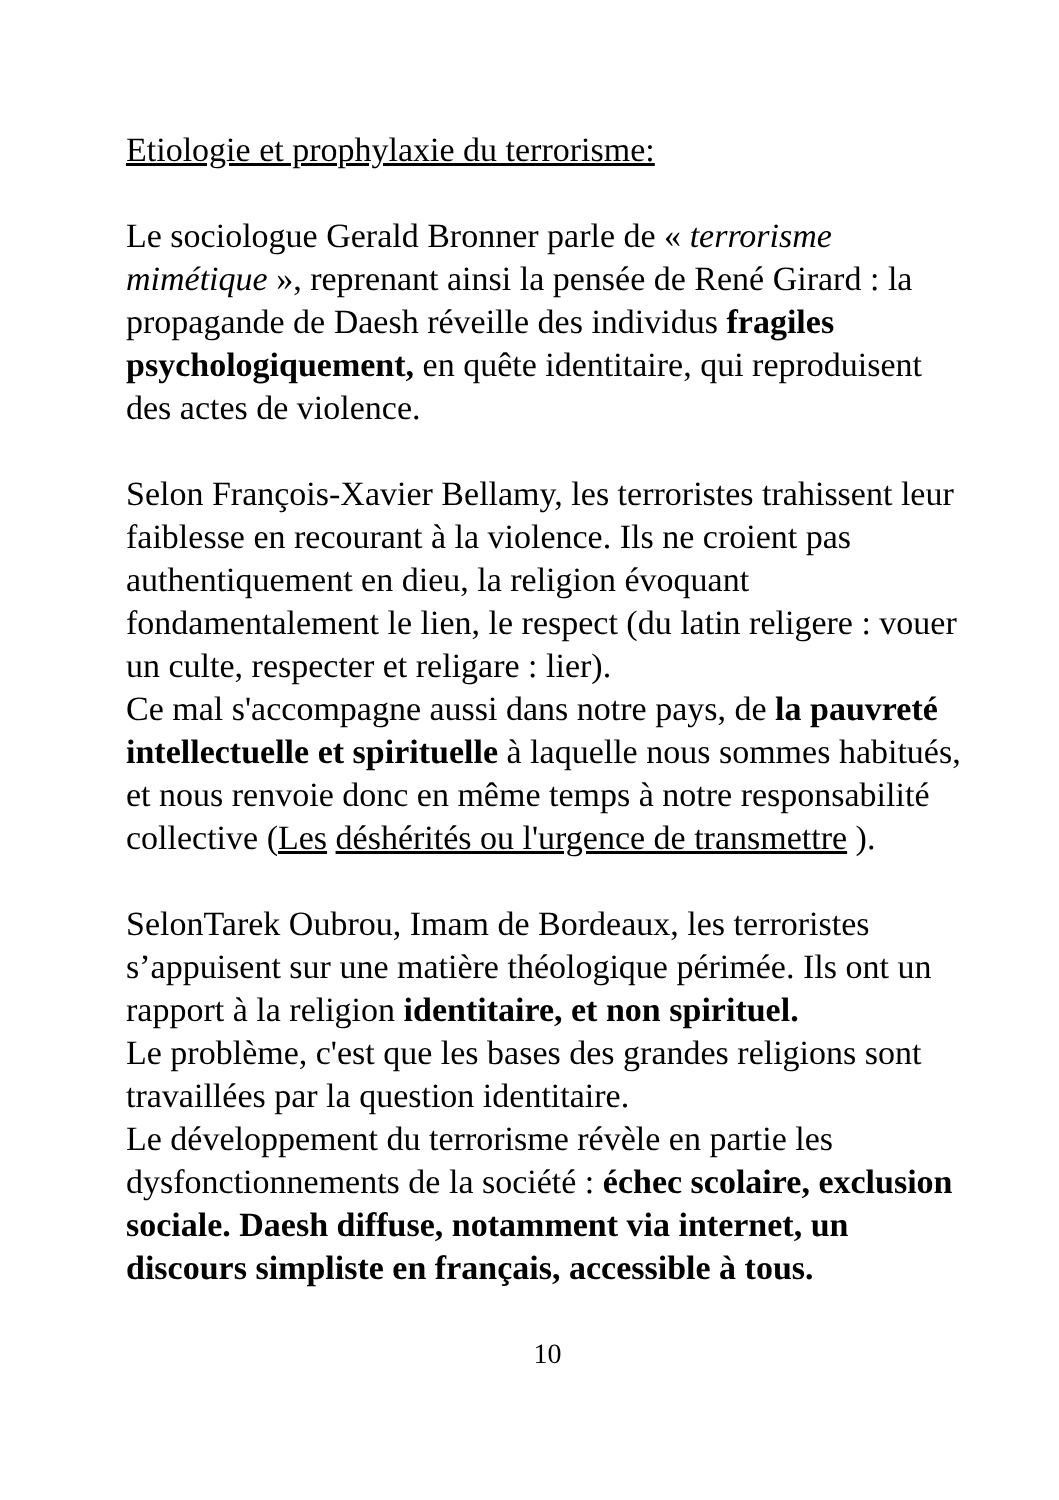Etiologie et prophylaxie du terrorisme:
Le sociologue Gerald Bronner parle de « terrorisme mimétique », reprenant ainsi la pensée de René Girard : la propagande de Daesh réveille des individus fragiles psychologiquement, en quête identitaire, qui reproduisent des actes de violence.
Selon François-Xavier Bellamy, les terroristes trahissent leur faiblesse en recourant à la violence. Ils ne croient pas authentiquement en dieu, la religion évoquant fondamentalement le lien, le respect (du latin religere : vouer un culte, respecter et religare : lier).
Ce mal s'accompagne aussi dans notre pays, de la pauvreté intellectuelle et spirituelle à laquelle nous sommes habitués, et nous renvoie donc en même temps à notre responsabilité collective (Les déshérités ou l'urgence de transmettre ).
SelonTarek Oubrou, Imam de Bordeaux, les terroristes s’appuisent sur une matière théologique périmée. Ils ont un rapport à la religion identitaire, et non spirituel.
Le problème, c'est que les bases des grandes religions sont travaillées par la question identitaire.
Le développement du terrorisme révèle en partie les dysfonctionnements de la société : échec scolaire, exclusion sociale. Daesh diffuse, notamment via internet, un discours simpliste en français, accessible à tous.
10